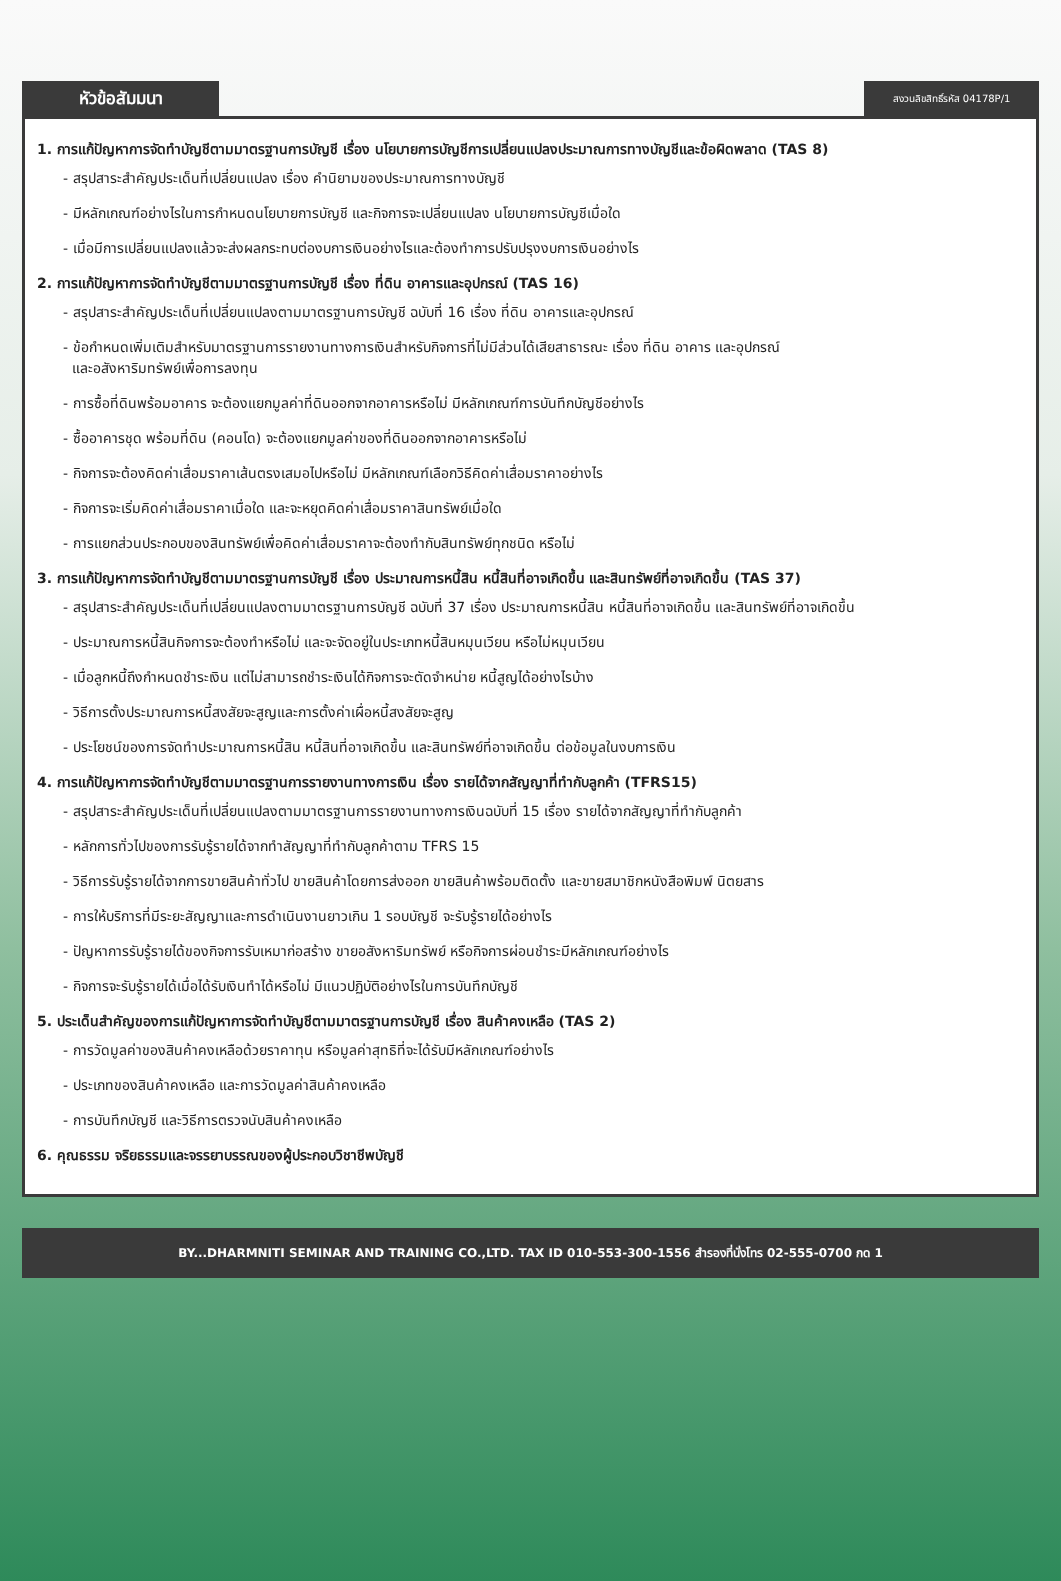หัวข้อสัมมนา
สงวนลิขสิทธิ์รหัส 04178P/1
1. การแก้ปัญหาการจัดทำบัญชีตามมาตรฐานการบัญชี เรื่อง นโยบายการบัญชีการเปลี่ยนแปลงประมาณการทางบัญชีและข้อผิดพลาด (TAS 8)
- สรุปสาระสำคัญประเด็นที่เปลี่ยนแปลง เรื่อง คำนิยามของประมาณการทางบัญชี
- มีหลักเกณฑ์อย่างไรในการกำหนดนโยบายการบัญชี และกิจการจะเปลี่ยนแปลง นโยบายการบัญชีเมื่อใด
- เมื่อมีการเปลี่ยนแปลงแล้วจะส่งผลกระทบต่องบการเงินอย่างไรและต้องทำการปรับปรุงงบการเงินอย่างไร
2. การแก้ปัญหาการจัดทำบัญชีตามมาตรฐานการบัญชี เรื่อง ที่ดิน อาคารและอุปกรณ์ (TAS 16)
- สรุปสาระสำคัญประเด็นที่เปลี่ยนแปลงตามมาตรฐานการบัญชี ฉบับที่ 16 เรื่อง ที่ดิน อาคารและอุปกรณ์
- ข้อกำหนดเพิ่มเติมสำหรับมาตรฐานการรายงานทางการเงินสำหรับกิจการที่ไม่มีส่วนได้เสียสาธารณะ เรื่อง ที่ดิน อาคาร และอุปกรณ์
และอสังหาริมทรัพย์เพื่อการลงทุน
- การซื้อที่ดินพร้อมอาคาร จะต้องแยกมูลค่าที่ดินออกจากอาคารหรือไม่ มีหลักเกณฑ์การบันทึกบัญชีอย่างไร
- ซื้ออาคารชุด พร้อมที่ดิน (คอนโด) จะต้องแยกมูลค่าของที่ดินออกจากอาคารหรือไม่
- กิจการจะต้องคิดค่าเสื่อมราคาเส้นตรงเสมอไปหรือไม่ มีหลักเกณฑ์เลือกวิธีคิดค่าเสื่อมราคาอย่างไร
- กิจการจะเริ่มคิดค่าเสื่อมราคาเมื่อใด และจะหยุดคิดค่าเสื่อมราคาสินทรัพย์เมื่อใด
- การแยกส่วนประกอบของสินทรัพย์เพื่อคิดค่าเสื่อมราคาจะต้องทำกับสินทรัพย์ทุกชนิด หรือไม่
3. การแก้ปัญหาการจัดทำบัญชีตามมาตรฐานการบัญชี เรื่อง ประมาณการหนี้สิน หนี้สินที่อาจเกิดขึ้น และสินทรัพย์ที่อาจเกิดขึ้น (TAS 37)
- สรุปสาระสำคัญประเด็นที่เปลี่ยนแปลงตามมาตรฐานการบัญชี ฉบับที่ 37 เรื่อง ประมาณการหนี้สิน หนี้สินที่อาจเกิดขึ้น และสินทรัพย์ที่อาจเกิดขึ้น
- ประมาณการหนี้สินกิจการจะต้องทำหรือไม่ และจะจัดอยู่ในประเภทหนี้สินหมุนเวียน หรือไม่หมุนเวียน
- เมื่อลูกหนี้ถึงกำหนดชำระเงิน แต่ไม่สามารถชำระเงินได้กิจการจะตัดจำหน่าย หนี้สูญได้อย่างไรบ้าง
- วิธีการตั้งประมาณการหนี้สงสัยจะสูญและการตั้งค่าเผื่อหนี้สงสัยจะสูญ
- ประโยชน์ของการจัดทำประมาณการหนี้สิน หนี้สินที่อาจเกิดขึ้น และสินทรัพย์ที่อาจเกิดขึ้น ต่อข้อมูลในงบการเงิน
4. การแก้ปัญหาการจัดทำบัญชีตามมาตรฐานการรายงานทางการเงิน เรื่อง รายได้จากสัญญาที่ทำกับลูกค้า (TFRS15)
- สรุปสาระสำคัญประเด็นที่เปลี่ยนแปลงตามมาตรฐานการรายงานทางการเงินฉบับที่ 15 เรื่อง รายได้จากสัญญาที่ทำกับลูกค้า
- หลักการทั่วไปของการรับรู้รายได้จากทำสัญญาที่ทำกับลูกค้าตาม TFRS 15
- วิธีการรับรู้รายได้จากการขายสินค้าทั่วไป ขายสินค้าโดยการส่งออก ขายสินค้าพร้อมติดตั้ง และขายสมาชิกหนังสือพิมพ์ นิตยสาร
- การให้บริการที่มีระยะสัญญาและการดำเนินงานยาวเกิน 1 รอบบัญชี จะรับรู้รายได้อย่างไร
- ปัญหาการรับรู้รายได้ของกิจการรับเหมาก่อสร้าง ขายอสังหาริมทรัพย์ หรือกิจการผ่อนชำระมีหลักเกณฑ์อย่างไร
- กิจการจะรับรู้รายได้เมื่อได้รับเงินทำได้หรือไม่ มีแนวปฏิบัติอย่างไรในการบันทึกบัญชี
5. ประเด็นสำคัญของการแก้ปัญหาการจัดทำบัญชีตามมาตรฐานการบัญชี เรื่อง สินค้าคงเหลือ (TAS 2)
- การวัดมูลค่าของสินค้าคงเหลือด้วยราคาทุน หรือมูลค่าสุทธิที่จะได้รับมีหลักเกณฑ์อย่างไร
- ประเภทของสินค้าคงเหลือ และการวัดมูลค่าสินค้าคงเหลือ
- การบันทึกบัญชี และวิธีการตรวจนับสินค้าคงเหลือ
6. คุณธรรม จริยธรรมและจรรยาบรรณของผู้ประกอบวิชาชีพบัญชี
BY...DHARMNITI SEMINAR AND TRAINING CO.,LTD. TAX ID 010-553-300-1556 สำรองที่นั่งโทร 02-555-0700 กด 1